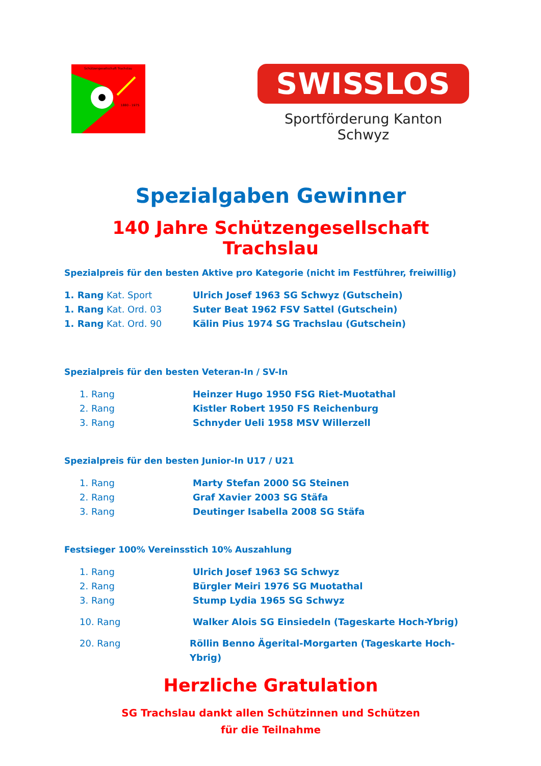Schützengesellschaft Trachslau
1880 - 1975
SWISSLOS
Sportförderung Kanton Schwyz
Spezialgaben Gewinner
140 Jahre Schützengesellschaft Trachslau
Spezialpreis für den besten Aktive pro Kategorie (nicht im Festführer, freiwillig)
1. Rang Kat. Sport Ulrich Josef 1963 SG Schwyz (Gutschein)
1. Rang Kat. Ord. 03 Suter Beat 1962 FSV Sattel (Gutschein)
1. Rang Kat. Ord. 90 Kälin Pius 1974 SG Trachslau (Gutschein)
Spezialpreis für den besten Veteran-In / SV-In
1. Rang Heinzer Hugo 1950 FSG Riet-Muotathal
2. Rang Kistler Robert 1950 FS Reichenburg
3. Rang Schnyder Ueli 1958 MSV Willerzell
Spezialpreis für den besten Junior-In U17 / U21
1. Rang Marty Stefan 2000 SG Steinen
2. Rang Graf Xavier 2003 SG Stäfa
3. Rang Deutinger Isabella 2008 SG Stäfa
Festsieger 100% Vereinsstich 10% Auszahlung
1. Rang Ulrich Josef 1963 SG Schwyz
2. Rang Bürgler Meiri 1976 SG Muotathal
3. Rang Stump Lydia 1965 SG Schwyz
10. Rang Walker Alois SG Einsiedeln (Tageskarte Hoch-Ybrig)
20. Rang Röllin Benno Ägerital-Morgarten (Tageskarte Hoch-Ybrig)
Herzliche Gratulation
SG Trachslau dankt allen Schützinnen und Schützen
für die Teilnahme